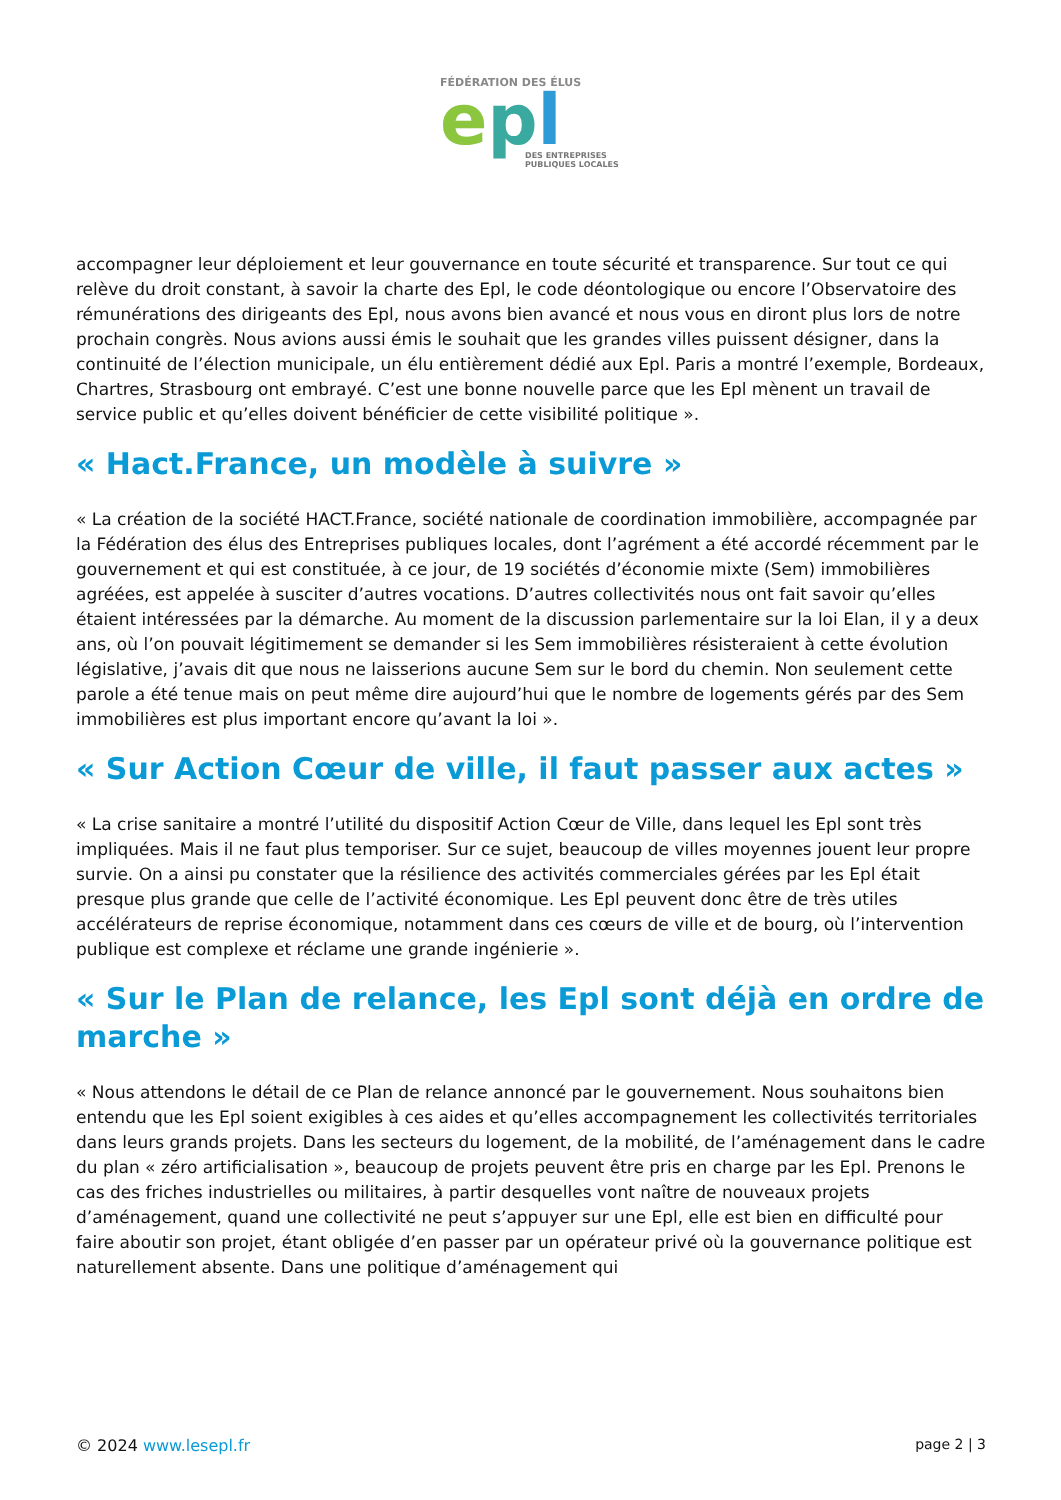FÉDÉRATION DES ÉLUS
epl
DES ENTREPRISES
PUBLIQUES LOCALES
accompagner leur déploiement et leur gouvernance en toute sécurité et transparence. Sur tout ce qui relève du droit constant, à savoir la charte des Epl, le code déontologique ou encore l’Observatoire des rémunérations des dirigeants des Epl, nous avons bien avancé et nous vous en diront plus lors de notre prochain congrès. Nous avions aussi émis le souhait que les grandes villes puissent désigner, dans la continuité de l’élection municipale, un élu entièrement dédié aux Epl. Paris a montré l’exemple, Bordeaux, Chartres, Strasbourg ont embrayé. C’est une bonne nouvelle parce que les Epl mènent un travail de service public et qu’elles doivent bénéficier de cette visibilité politique ».
« Hact.France, un modèle à suivre »
« La création de la société HACT.France, société nationale de coordination immobilière, accompagnée par la Fédération des élus des Entreprises publiques locales, dont l’agrément a été accordé récemment par le gouvernement et qui est constituée, à ce jour, de 19 sociétés d’économie mixte (Sem) immobilières agréées, est appelée à susciter d’autres vocations. D’autres collectivités nous ont fait savoir qu’elles étaient intéressées par la démarche. Au moment de la discussion parlementaire sur la loi Elan, il y a deux ans, où l’on pouvait légitimement se demander si les Sem immobilières résisteraient à cette évolution législative, j’avais dit que nous ne laisserions aucune Sem sur le bord du chemin. Non seulement cette parole a été tenue mais on peut même dire aujourd’hui que le nombre de logements gérés par des Sem immobilières est plus important encore qu’avant la loi ».
« Sur Action Cœur de ville, il faut passer aux actes »
« La crise sanitaire a montré l’utilité du dispositif Action Cœur de Ville, dans lequel les Epl sont très impliquées. Mais il ne faut plus temporiser. Sur ce sujet, beaucoup de villes moyennes jouent leur propre survie. On a ainsi pu constater que la résilience des activités commerciales gérées par les Epl était presque plus grande que celle de l’activité économique. Les Epl peuvent donc être de très utiles accélérateurs de reprise économique, notamment dans ces cœurs de ville et de bourg, où l’intervention publique est complexe et réclame une grande ingénierie ».
« Sur le Plan de relance, les Epl sont déjà en ordre de marche »
« Nous attendons le détail de ce Plan de relance annoncé par le gouvernement. Nous souhaitons bien entendu que les Epl soient exigibles à ces aides et qu’elles accompagnement les collectivités territoriales dans leurs grands projets. Dans les secteurs du logement, de la mobilité, de l’aménagement dans le cadre du plan « zéro artificialisation », beaucoup de projets peuvent être pris en charge par les Epl. Prenons le cas des friches industrielles ou militaires, à partir desquelles vont naître de nouveaux projets d’aménagement, quand une collectivité ne peut s’appuyer sur une Epl, elle est bien en difficulté pour faire aboutir son projet, étant obligée d’en passer par un opérateur privé où la gouvernance politique est naturellement absente. Dans une politique d’aménagement qui
© 2024 www.lesepl.fr page 2 | 3